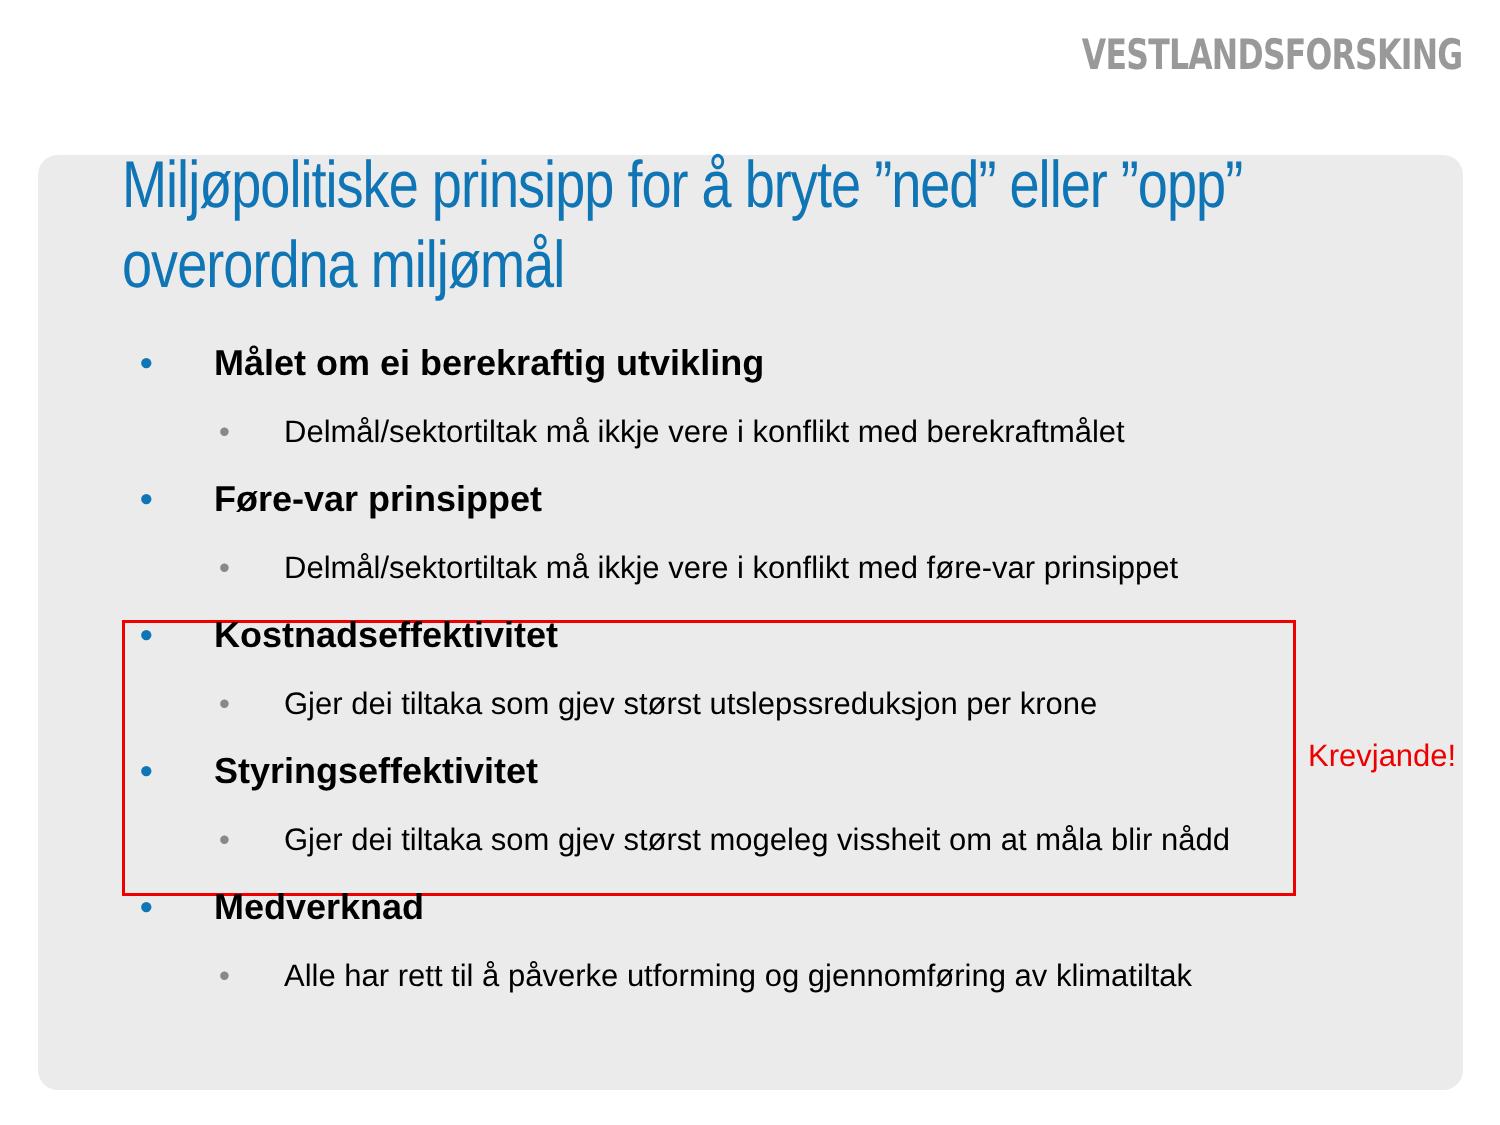VESTLANDSFORSKING
Miljøpolitiske prinsipp for å bryte ”ned” eller ”opp” overordna miljømål
• Målet om ei berekraftig utvikling
• Delmål/sektortiltak må ikkje vere i konflikt med berekraftmålet
• Føre-var prinsippet
• Delmål/sektortiltak må ikkje vere i konflikt med føre-var prinsippet
• Kostnadseffektivitet
• Gjer dei tiltaka som gjev størst utslepssreduksjon per krone
• Styringseffektivitet
• Gjer dei tiltaka som gjev størst mogeleg vissheit om at måla blir nådd
• Medverknad
• Alle har rett til å påverke utforming og gjennomføring av klimatiltak
Krevjande!